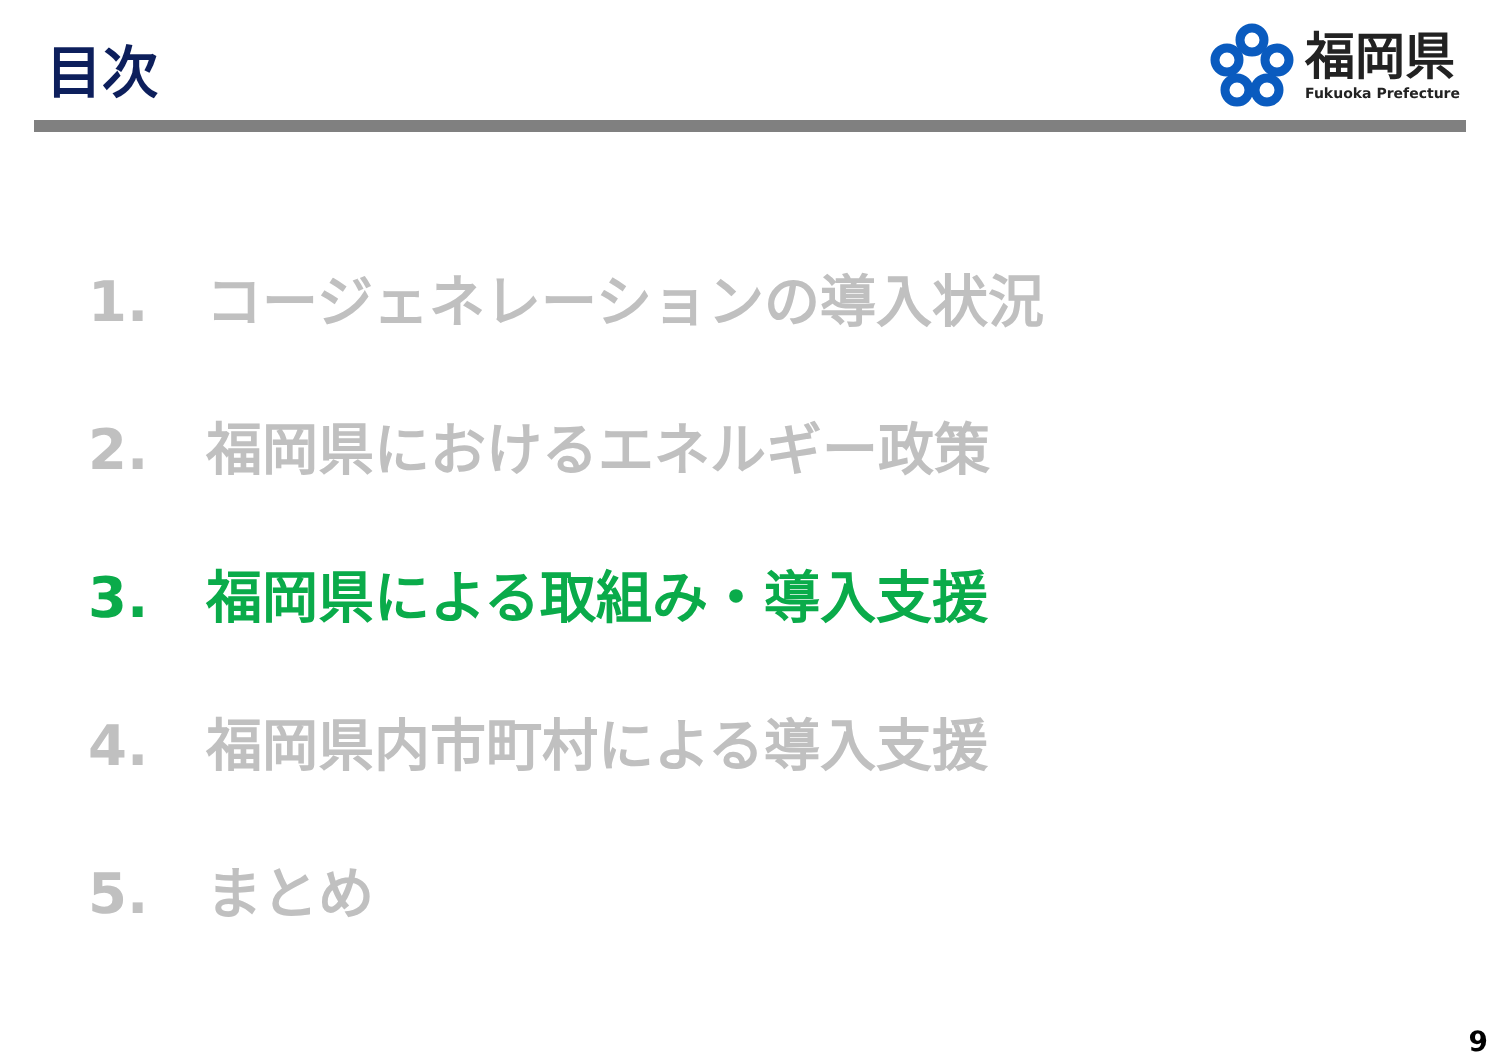目次
福岡県
Fukuoka Prefecture
1. コージェネレーションの導入状況
2. 福岡県におけるエネルギー政策
3. 福岡県による取組み・導入支援
4. 福岡県内市町村による導入支援
5. まとめ
9